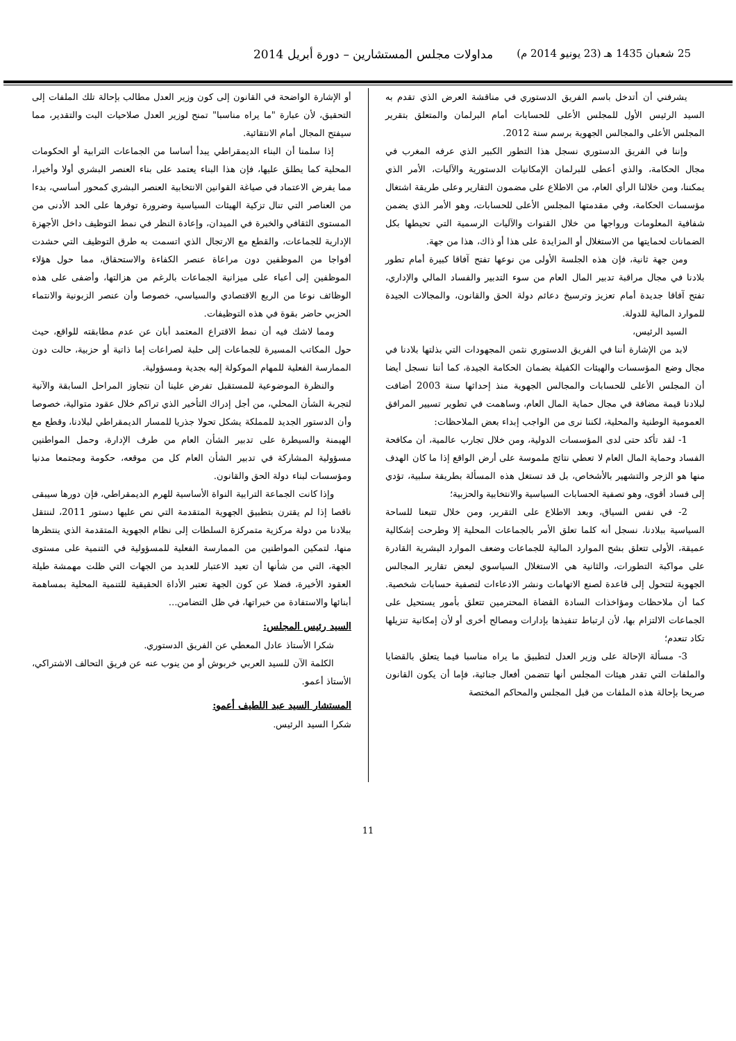25 شعبان 1435 هـ (23 يونيو 2014 م) مداولات مجلس المستشارين – دورة أبريل 2014
يشرفني أن أتدخل باسم الفريق الدستوري في مناقشة العرض الذي تقدم به السيد الرئيس الأول للمجلس الأعلى للحسابات أمام البرلمان والمتعلق بتقرير المجلس الأعلى والمجالس الجهوية برسم سنة 2012.
وإننا في الفريق الدستوري نسجل هذا التطور الكبير الذي عرفه المغرب في مجال الحكامة، والذي أعطى للبرلمان الإمكانيات الدستورية والآليات، الأمر الذي يمكننا، ومن خلالنا الرأي العام، من الاطلاع على مضمون التقارير وعلى طريقة اشتغال مؤسسات الحكامة، وفي مقدمتها المجلس الأعلى للحسابات، وهو الأمر الذي يضمن شفافية المعلومات ورواجها من خلال القنوات والآليات الرسمية التي تحيطها بكل الضمانات لحمايتها من الاستغلال أو المزايدة على هذا أو ذاك، هذا من جهة.
ومن جهة ثانية، فإن هذه الجلسة الأولى من نوعها تفتح آفاقا كبيرة أمام تطور بلادنا في مجال مراقبة تدبير المال العام من سوء التدبير والفساد المالي والإداري، تفتح آفاقا جديدة أمام تعزيز وترسيخ دعائم دولة الحق والقانون، والمجالات الجيدة للموارد المالية للدولة.
السيد الرئيس،
لابد من الإشارة أننا في الفريق الدستوري نثمن المجهودات التي بذلتها بلادنا في مجال وضع المؤسسات والهيئات الكفيلة بضمان الحكامة الجيدة، كما أننا نسجل أيضا أن المجلس الأعلى للحسابات والمجالس الجهوية منذ إحداثها سنة 2003 أضافت لبلادنا قيمة مضافة في مجال حماية المال العام، وساهمت في تطوير تسيير المرافق العمومية الوطنية والمحلية، لكننا نرى من الواجب إبداء بعض الملاحظات:
1- لقد تأكد حتى لدى المؤسسات الدولية، ومن خلال تجارب عالمية، أن مكافحة الفساد وحماية المال العام لا تعطي نتائج ملموسة على أرض الواقع إذا ما كان الهدف منها هو الزجر والتشهير بالأشخاص، بل قد تستغل هذه المسألة بطريقة سلبية، تؤدي إلى فساد أقوى، وهو تصفية الحسابات السياسية والانتخابية والحزبية؛
2- في نفس السياق، وبعد الاطلاع على التقرير، ومن خلال تتبعنا للساحة السياسية ببلادنا، نسجل أنه كلما تعلق الأمر بالجماعات المحلية إلا وطرحت إشكالية عميقة، الأولى تتعلق بشح الموارد المالية للجماعات وضعف الموارد البشرية القادرة على مواكبة التطورات، والثانية هي الاستغلال السياسوي لبعض تقارير المجالس الجهوية لتتحول إلى قاعدة لصنع الاتهامات ونشر الادعاءات لتصفية حسابات شخصية. كما أن ملاحظات ومؤاخذات السادة القضاة المحترمين تتعلق بأمور يستحيل على الجماعات الالتزام بها، لأن ارتباط تنفيذها بإدارات ومصالح أخرى أو لأن إمكانية تنزيلها تكاد تنعدم؛
3- مسألة الإحالة على وزير العدل لتطبيق ما يراه مناسبا فيما يتعلق بالقضايا والملفات التي تقدر هيئات المجلس أنها تتضمن أفعال جنائية، فإما أن يكون القانون صريحا بإحالة هذه الملفات من قبل المجلس والمحاكم المختصة
أو الإشارة الواضحة في القانون إلى كون وزير العدل مطالب بإحالة تلك الملفات إلى التحقيق، لأن عبارة "ما يراه مناسبا" تمنح لوزير العدل صلاحيات البت والتقدير، مما سيفتح المجال أمام الانتقائية.
إذا سلمنا أن البناء الديمقراطي يبدأ أساسا من الجماعات الترابية أو الحكومات المحلية كما يطلق عليها، فإن هذا البناء يعتمد على بناء العنصر البشري أولا وأخيرا، مما يفرض الاعتماد في صياغة القوانين الانتخابية العنصر البشري كمحور أساسي، بدءا من العناصر التي تنال تزكية الهيئات السياسية وضرورة توفرها على الحد الأدنى من المستوى الثقافي والخبرة في الميدان، وإعادة النظر في نمط التوظيف داخل الأجهزة الإدارية للجماعات، والقطع مع الارتجال الذي اتسمت به طرق التوظيف التي حشدت أفواجا من الموظفين دون مراعاة عنصر الكفاءة والاستحقاق، مما حول هؤلاء الموظفين إلى أعباء على ميزانية الجماعات بالرغم من هزالتها، وأضفى على هذه الوظائف نوعا من الريع الاقتصادي والسياسي، خصوصا وأن عنصر الزبونية والانتماء الحزبي حاضر بقوة في هذه التوظيفات.
ومما لاشك فيه أن نمط الاقتراع المعتمد أبان عن عدم مطابقته للواقع، حيث حول المكاتب المسيرة للجماعات إلى حلبة لصراعات إما ذاتية أو حزبية، حالت دون الممارسة الفعلية للمهام الموكولة إليه بجدية ومسؤولية.
والنظرة الموضوعية للمستقبل تفرض علينا أن نتجاوز المراحل السابقة والآنية لتجربة الشأن المحلي، من أجل إدراك التأخير الذي تراكم خلال عقود متوالية، خصوصا وأن الدستور الجديد للمملكة يشكل تحولا جذريا للمسار الديمقراطي لبلادنا، وقطع مع الهيمنة والسيطرة على تدبير الشأن العام من طرف الإدارة، وحمل المواطنين مسؤولية المشاركة في تدبير الشأن العام كل من موقعه، حكومة ومجتمعا مدنيا ومؤسسات لبناء دولة الحق والقانون.
وإذا كانت الجماعة الترابية النواة الأساسية للهرم الديمقراطي، فإن دورها سيبقى ناقصا إذا لم يقترن بتطبيق الجهوية المتقدمة التي نص عليها دستور 2011، لننتقل ببلادنا من دولة مركزية متمركزة السلطات إلى نظام الجهوية المتقدمة الذي ينتظرها منها، لتمكين المواطنين من الممارسة الفعلية للمسؤولية في التنمية على مستوى الجهة، التي من شأنها أن تعيد الاعتبار للعديد من الجهات التي ظلت مهمشة طيلة العقود الأخيرة، فضلا عن كون الجهة تعتبر الأداة الحقيقية للتنمية المحلية بمساهمة أبنائها والاستفادة من خبراتها، في ظل التضامن...
السيد رئيس المجلس:
شكرا الأستاذ عادل المعطي عن الفريق الدستوري.
الكلمة الآن للسيد العربي خربوش أو من ينوب عنه عن فريق التحالف الاشتراكي، الأستاذ أعمو.
المستشار السيد عبد اللطيف أعمو:
شكرا السيد الرئيس.
11